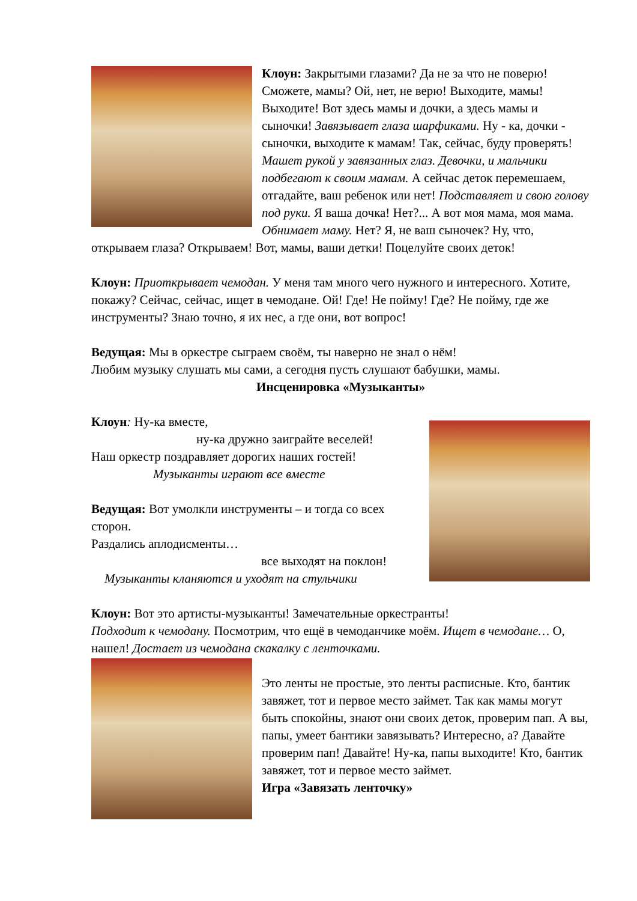Клоун: Закрытыми глазами? Да не за что не поверю! Сможете, мамы? Ой, нет, не верю! Выходите, мамы! Выходите! Вот здесь мамы и дочки, а здесь мамы и сыночки! Завязывает глаза шарфиками. Ну - ка, дочки - сыночки, выходите к мамам! Так, сейчас, буду проверять! Машет рукой у завязанных глаз. Девочки, и мальчики подбегают к своим мамам. А сейчас деток перемешаем, отгадайте, ваш ребенок или нет! Подставляет и свою голову под руки. Я ваша дочка! Нет?... А вот моя мама, моя мама. Обнимает маму. Нет? Я, не ваш сыночек? Ну, что, открываем глаза? Открываем! Вот, мамы, ваши детки! Поцелуйте своих деток!
Клоун: Приоткрывает чемодан. У меня там много чего нужного и интересного. Хотите, покажу? Сейчас, сейчас, ищет в чемодане. Ой! Где! Не пойму! Где? Не пойму, где же инструменты? Знаю точно, я их нес, а где они, вот вопрос!
Ведущая: Мы в оркестре сыграем своём, ты наверно не знал о нём!
Любим музыку слушать мы сами, а сегодня пусть слушают бабушки, мамы.
Инсценировка «Музыканты»
Клоун: Ну-ка вместе,
ну-ка дружно заиграйте веселей!
Наш оркестр поздравляет дорогих наших гостей!
Музыканты играют все вместе
Ведущая: Вот умолкли инструменты – и тогда со всех сторон.
Раздались аплодисменты…
все выходят на поклон!
Музыканты кланяются и уходят на стульчики
Клоун: Вот это артисты-музыканты! Замечательные оркестранты!
Подходит к чемодану. Посмотрим, что ещё в чемоданчике моём. Ищет в чемодане… О, нашел! Достает из чемодана скакалку с ленточками.
Это ленты не простые, это ленты расписные. Кто, бантик завяжет, тот и первое место займет. Так как мамы могут быть спокойны, знают они своих деток, проверим пап. А вы, папы, умеет бантики завязывать? Интересно, а? Давайте проверим пап! Давайте! Ну-ка, папы выходите! Кто, бантик завяжет, тот и первое место займет.
Игра «Завязать ленточку»